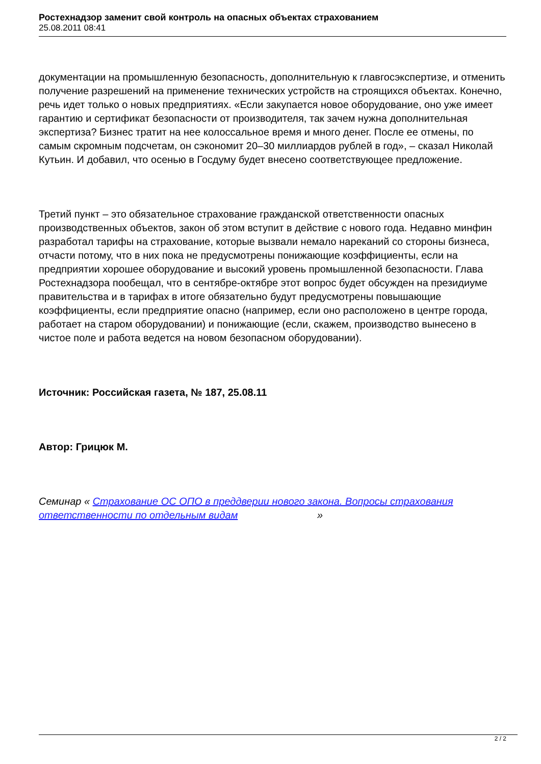Ростехнадзор заменит свой контроль на опасных объектах страхованием
25.08.2011 08:41
документации на промышленную безопасность, дополнительную к главгосэкспертизе, и отменить получение разрешений на применение технических устройств на строящихся объектах. Конечно, речь идет только о новых предприятиях. «Если закупается новое оборудование, оно уже имеет гарантию и сертификат безопасности от производителя, так зачем нужна дополнительная экспертиза? Бизнес тратит на нее колоссальное время и много денег. После ее отмены, по самым скромным подсчетам, он сэкономит 20–30 миллиардов рублей в год», – сказал Николай Кутьин. И добавил, что осенью в Госдуму будет внесено соответствующее предложение.
Третий пункт – это обязательное страхование гражданской ответственности опасных производственных объектов, закон об этом вступит в действие с нового года. Недавно минфин разработал тарифы на страхование, которые вызвали немало нареканий со стороны бизнеса, отчасти потому, что в них пока не предусмотрены понижающие коэффициенты, если на предприятии хорошее оборудование и высокий уровень промышленной безопасности. Глава Ростехнадзора пообещал, что в сентябре-октябре этот вопрос будет обсужден на президиуме правительства и в тарифах в итоге обязательно будут предусмотрены повышающие коэффициенты, если предприятие опасно (например, если оно расположено в центре города, работает на старом оборудовании) и понижающие (если, скажем, производство вынесено в чистое поле и работа ведется на новом безопасном оборудовании).
Источник: Российская газета, № 187, 25.08.11
Автор: Грицюк М.
Семинар « Страхование ОС ОПО в преддверии нового закона. Вопросы страхования ответственности по отдельным видам »
2 / 2